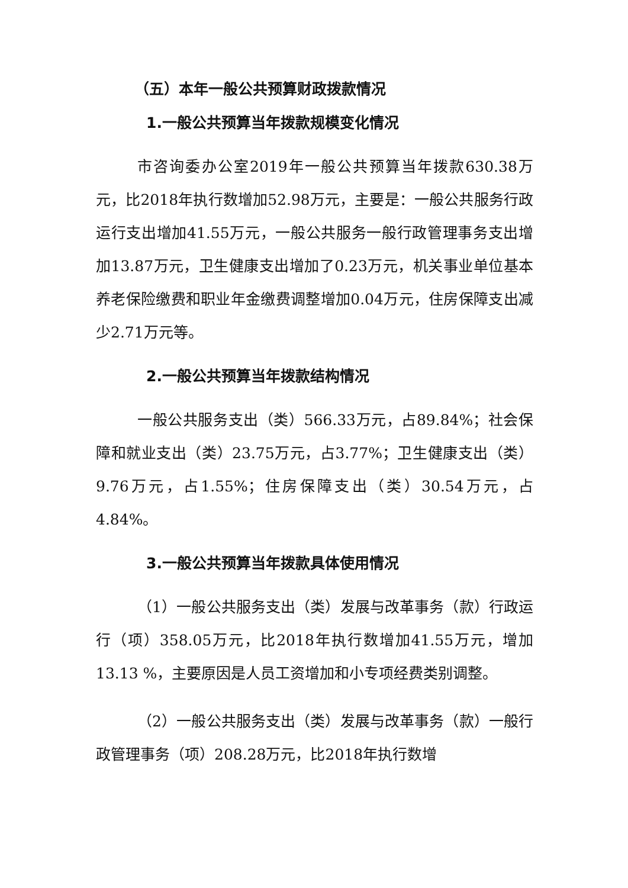（五）本年一般公共预算财政拨款情况
1.一般公共预算当年拨款规模变化情况
市咨询委办公室2019年一般公共预算当年拨款630.38万元，比2018年执行数增加52.98万元，主要是：一般公共服务行政运行支出增加41.55万元，一般公共服务一般行政管理事务支出增加13.87万元，卫生健康支出增加了0.23万元，机关事业单位基本养老保险缴费和职业年金缴费调整增加0.04万元，住房保障支出减少2.71万元等。
2.一般公共预算当年拨款结构情况
一般公共服务支出（类）566.33万元，占89.84%；社会保障和就业支出（类）23.75万元，占3.77%；卫生健康支出（类）9.76万元，占1.55%；住房保障支出（类）30.54万元，占4.84%。
3.一般公共预算当年拨款具体使用情况
（1）一般公共服务支出（类）发展与改革事务（款）行政运行（项）358.05万元，比2018年执行数增加41.55万元，增加13.13 %，主要原因是人员工资增加和小专项经费类别调整。
（2）一般公共服务支出（类）发展与改革事务（款）一般行政管理事务（项）208.28万元，比2018年执行数增